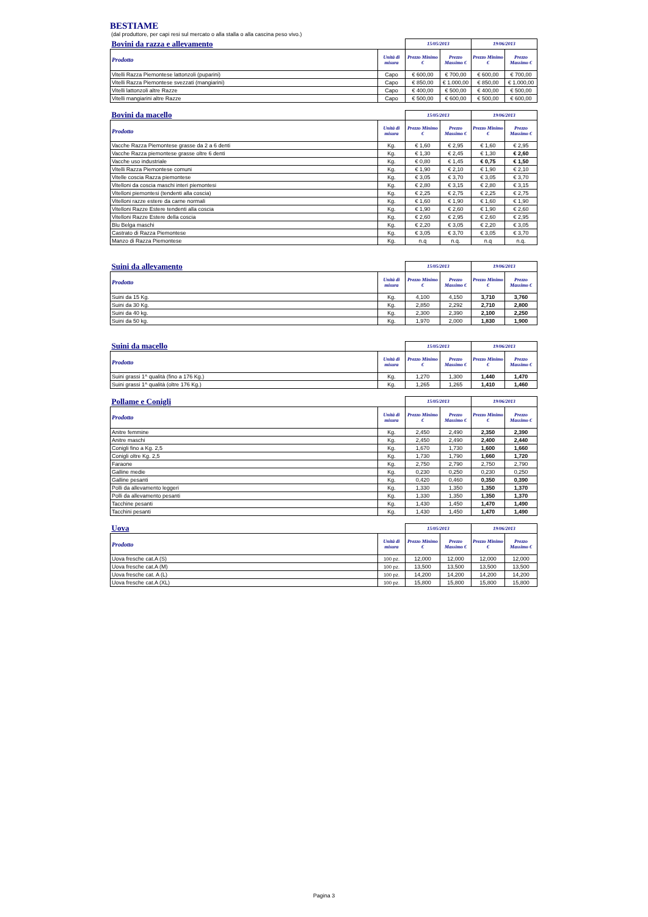BESTIAME
(dal produttore, per capi resi sul mercato o alla stalla o alla cascina peso vivo.)
| Bovini da razza e allevamento | | 15/05/2013 | | 19/06/2013 | |
| --- | --- | --- | --- | --- | --- |
| Prodotto | Unità di misura | Prezzo Minimo € | Prezzo Massimo € | Prezzo Minimo € | Prezzo Massimo € |
| Vitelli Razza Piemontese lattonzoli (puparini) | Capo | € 600,00 | € 700,00 | € 600,00 | € 700,00 |
| Vitelli Razza Piemontese svezzati (mangiarini) | Capo | € 850,00 | € 1.000,00 | € 850,00 | € 1.000,00 |
| Vitelli lattonzoli altre Razze | Capo | € 400,00 | € 500,00 | € 400,00 | € 500,00 |
| Vitelli mangiarini altre Razze | Capo | € 500,00 | € 600,00 | € 500,00 | € 600,00 |
| Bovini da macello | | 15/05/2013 | | 19/06/2013 | |
| --- | --- | --- | --- | --- | --- |
| Prodotto | Unità di misura | Prezzo Minimo € | Prezzo Massimo € | Prezzo Minimo € | Prezzo Massimo € |
| Vacche Razza Piemontese grasse da 2 a 6 denti | Kg. | € 1,60 | € 2,95 | € 1,60 | € 2,95 |
| Vacche Razza piemontese grasse oltre 6 denti | Kg. | € 1,30 | € 2,45 | € 1,30 | € 2,60 |
| Vacche uso industriale | Kg. | € 0,80 | € 1,45 | € 0,75 | € 1,50 |
| Vitelli Razza Piemontese comuni | Kg. | € 1,90 | € 2,10 | € 1,90 | € 2,10 |
| Vitelle coscia Razza piemontese | Kg. | € 3,05 | € 3,70 | € 3,05 | € 3,70 |
| Vitelloni da coscia maschi interi piemontesi | Kg. | € 2,80 | € 3,15 | € 2,80 | € 3,15 |
| Vitelloni piemontesi (tendenti alla coscia) | Kg. | € 2,25 | € 2,75 | € 2,25 | € 2,75 |
| Vitelloni razze estere da carne normali | Kg. | € 1,60 | € 1,90 | € 1,60 | € 1,90 |
| Vitelloni Razze Estere tendenti alla coscia | Kg. | € 1,90 | € 2,60 | € 1,90 | € 2,60 |
| Vitelloni Razze Estere della coscia | Kg. | € 2,60 | € 2,95 | € 2,60 | € 2,95 |
| Blu Belga maschi | Kg. | € 2,20 | € 3,05 | € 2,20 | € 3,05 |
| Castrato di Razza Piemontese | Kg. | € 3,05 | € 3,70 | € 3,05 | € 3,70 |
| Manzo di Razza Piemontese | Kg. | n.q | n.q. | n.q | n.q. |
| Suini da allevamento | | 15/05/2013 | | 19/06/2013 | |
| --- | --- | --- | --- | --- | --- |
| Prodotto | Unità di misura | Prezzo Minimo € | Prezzo Massimo € | Prezzo Minimo € | Prezzo Massimo € |
| Suini da 15 Kg. | Kg. | 4,100 | 4,150 | 3,710 | 3,760 |
| Suini da 30 Kg. | Kg. | 2,850 | 2,292 | 2,710 | 2,800 |
| Suini da 40 kg. | Kg. | 2,300 | 2,390 | 2,100 | 2,250 |
| Suini da 50 kg. | Kg. | 1,970 | 2,000 | 1,830 | 1,900 |
| Suini da macello | | 15/05/2013 | | 19/06/2013 | |
| --- | --- | --- | --- | --- | --- |
| Prodotto | Unità di misura | Prezzo Minimo € | Prezzo Massimo € | Prezzo Minimo € | Prezzo Massimo € |
| Suini grassi 1^ qualità (fino a 176 Kg.) | Kg. | 1,270 | 1,300 | 1,440 | 1,470 |
| Suini grassi 1^ qualità (oltre 176 Kg.) | Kg. | 1,265 | 1,265 | 1,410 | 1,460 |
| Pollame e Conigli | | 15/05/2013 | | 19/06/2013 | |
| --- | --- | --- | --- | --- | --- |
| Prodotto | Unità di misura | Prezzo Minimo € | Prezzo Massimo € | Prezzo Minimo € | Prezzo Massimo € |
| Anitre femmine | Kg. | 2,450 | 2,490 | 2,350 | 2,390 |
| Anitre maschi | Kg. | 2,450 | 2,490 | 2,400 | 2,440 |
| Conigli fino a Kg. 2,5 | Kg. | 1,670 | 1,730 | 1,600 | 1,660 |
| Conigli oltre Kg. 2,5 | Kg. | 1,730 | 1,790 | 1,660 | 1,720 |
| Faraone | Kg. | 2,750 | 2,790 | 2,750 | 2,790 |
| Galline medie | Kg. | 0,230 | 0,250 | 0,230 | 0,250 |
| Galline pesanti | Kg. | 0,420 | 0,460 | 0,350 | 0,390 |
| Polli da allevamento leggeri | Kg. | 1,330 | 1,350 | 1,350 | 1,370 |
| Polli da allevamento pesanti | Kg. | 1,330 | 1,350 | 1,350 | 1,370 |
| Tacchine pesanti | Kg. | 1,430 | 1,450 | 1,470 | 1,490 |
| Tacchini pesanti | Kg. | 1,430 | 1,450 | 1,470 | 1,490 |
| Uova | | 15/05/2013 | | 19/06/2013 | |
| --- | --- | --- | --- | --- | --- |
| Prodotto | Unità di misura | Prezzo Minimo € | Prezzo Massimo € | Prezzo Minimo € | Prezzo Massimo € |
| Uova fresche cat.A (S) | 100 pz. | 12,000 | 12,000 | 12,000 | 12,000 |
| Uova fresche cat.A (M) | 100 pz. | 13,500 | 13,500 | 13,500 | 13,500 |
| Uova fresche cat. A (L) | 100 pz. | 14,200 | 14,200 | 14,200 | 14,200 |
| Uova fresche cat.A (XL) | 100 pz. | 15,800 | 15,800 | 15,800 | 15,800 |
Pagina 3